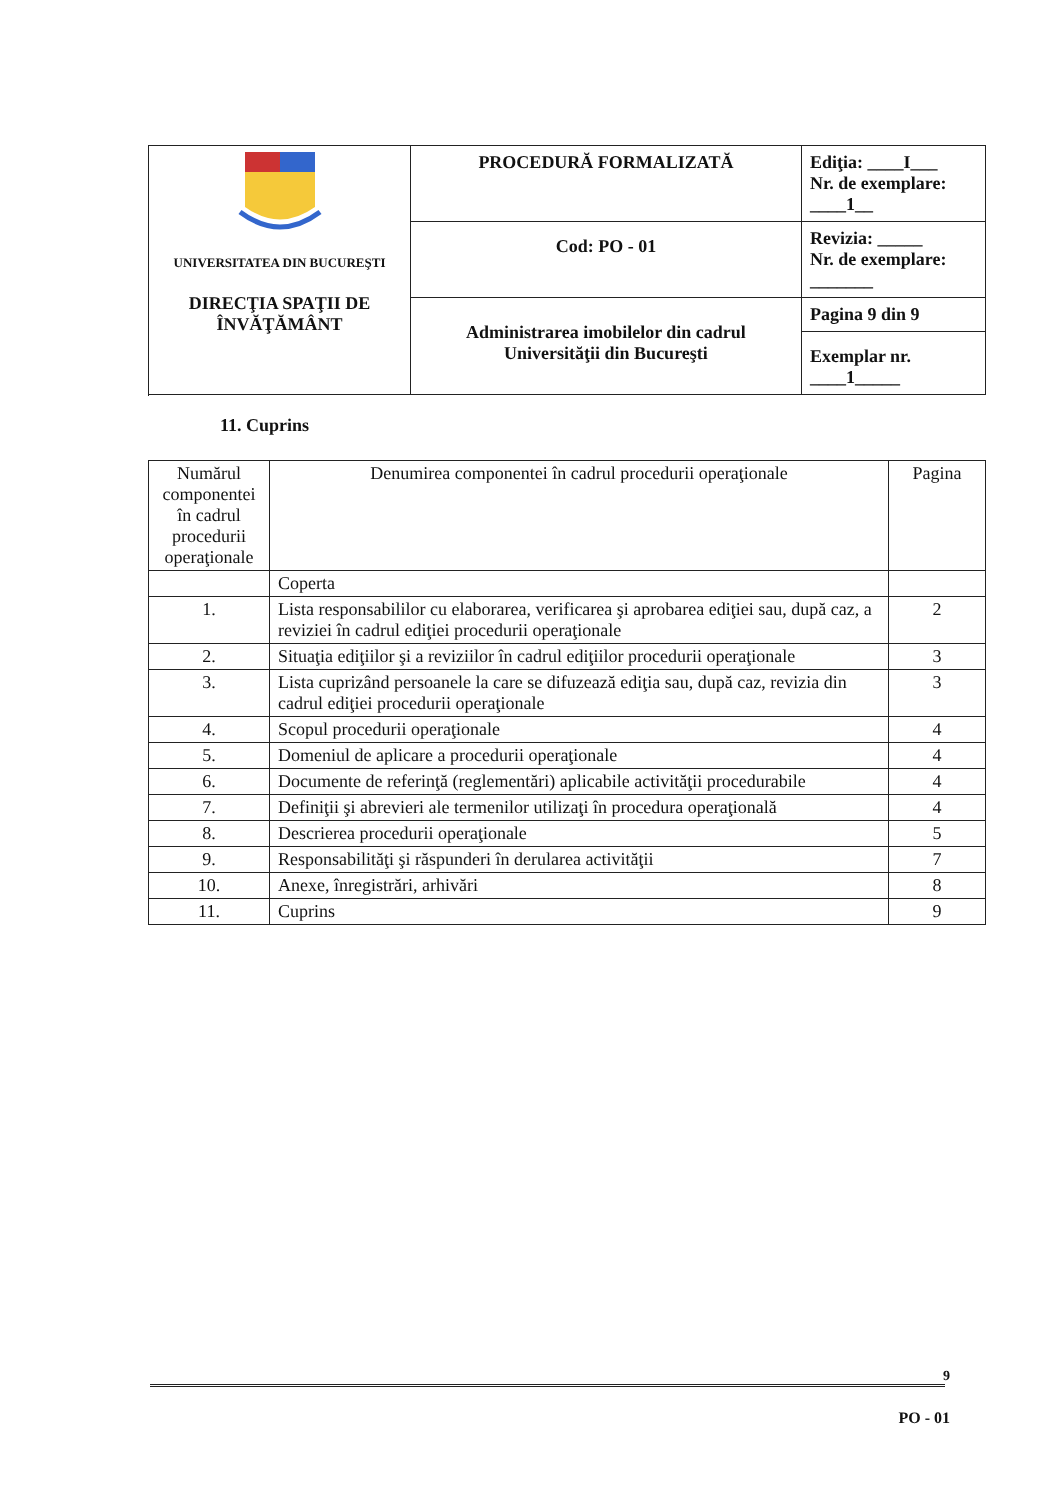| UNIVERSITATEA DIN BUCUREŞTI DIRECŢIA SPAŢII DE ÎNVĂŢĂMÂNT | PROCEDURĂ FORMALIZATĂ | Ediţia: ____I___ Nr. de exemplare: ____1__ |
| | Cod: PO - 01 | Revizia: _____ Nr. de exemplare: _______ |
| | Administrarea imobilelor din cadrul Universităţii din Bucureşti | Pagina 9 din 9 |
| | | Exemplar nr. ____1_____ |
11. Cuprins
| Numărul componentei în cadrul procedurii operaţionale | Denumirea componentei în cadrul procedurii operaţionale | Pagina |
| --- | --- | --- |
| | Coperta | |
| 1. | Lista responsabililor cu elaborarea, verificarea şi aprobarea ediţiei sau, după caz, a reviziei în cadrul ediţiei procedurii operaţionale | 2 |
| 2. | Situaţia ediţiilor şi a reviziilor în cadrul ediţiilor procedurii operaţionale | 3 |
| 3. | Lista cuprizând persoanele la care se difuzează ediţia sau, după caz, revizia din cadrul ediţiei procedurii operaţionale | 3 |
| 4. | Scopul procedurii operaţionale | 4 |
| 5. | Domeniul de aplicare a procedurii operaţionale | 4 |
| 6. | Documente de referinţă (reglementări) aplicabile activităţii procedurabile | 4 |
| 7. | Definiţii şi abrevieri ale termenilor utilizaţi în procedura operaţională | 4 |
| 8. | Descrierea procedurii operaţionale | 5 |
| 9. | Responsabilităţi şi răspunderi în derularea activităţii | 7 |
| 10. | Anexe, înregistrări, arhivări | 8 |
| 11. | Cuprins | 9 |
9
PO - 01